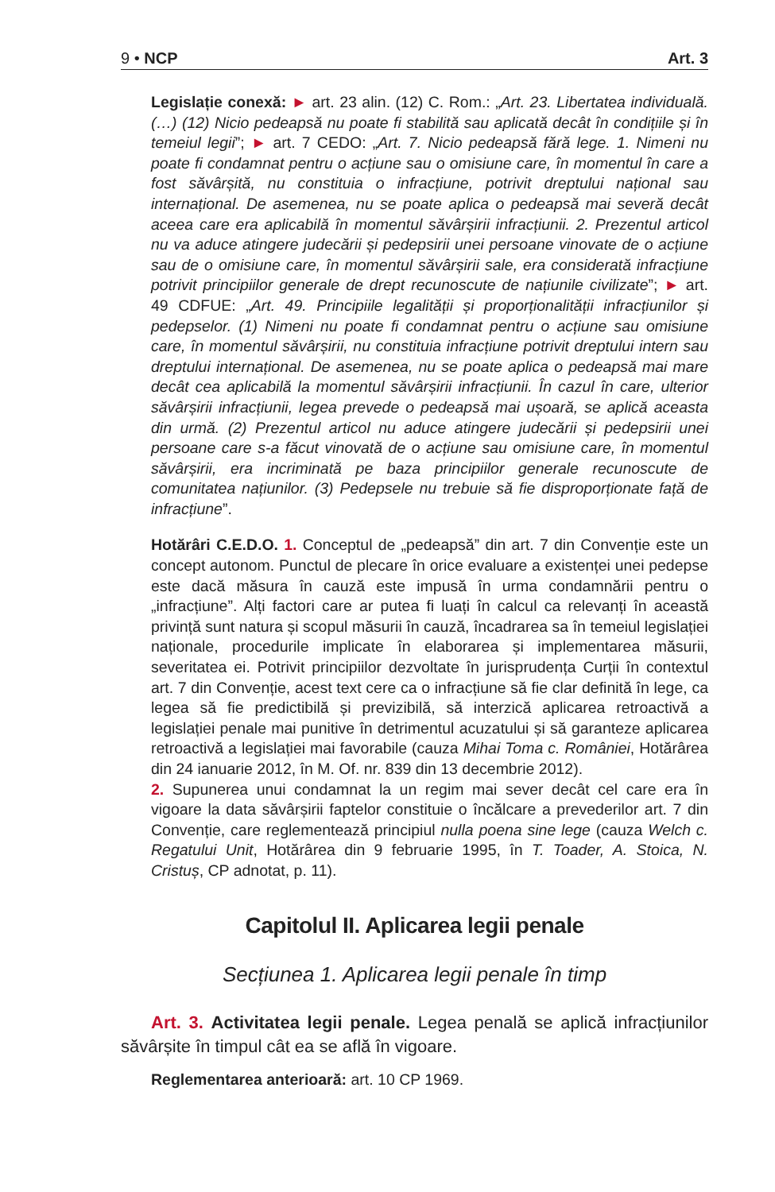9 • NCP Art. 3
Legislație conexă: ► art. 23 alin. (12) C. Rom.: „Art. 23. Libertatea individuală. (…) (12) Nicio pedeapsă nu poate fi stabilită sau aplicată decât în condițiile și în temeiul legii”; ► art. 7 CEDO: „Art. 7. Nicio pedeapsă fără lege. 1. Nimeni nu poate fi condamnat pentru o acțiune sau o omisiune care, în momentul în care a fost săvârșită, nu constituia o infracțiune, potrivit dreptului național sau internațional. De asemenea, nu se poate aplica o pedeapsă mai severă decât aceea care era aplicabilă în momentul săvârșirii infracțiunii. 2. Prezentul articol nu va aduce atingere judecării și pedepsirii unei persoane vinovate de o acțiune sau de o omisiune care, în momentul săvârșirii sale, era considerată infracțiune potrivit principiilor generale de drept recunoscute de națiunile civilizate”; ► art. 49 CDFUE: „Art. 49. Principiile legalității și proporționalității infracțiunilor și pedepselor. (1) Nimeni nu poate fi condamnat pentru o acțiune sau omisiune care, în momentul săvârșirii, nu constituia infracțiune potrivit dreptului intern sau dreptului internațional. De asemenea, nu se poate aplica o pedeapsă mai mare decât cea aplicabilă la momentul săvârșirii infracțiunii. În cazul în care, ulterior săvârșirii infracțiunii, legea prevede o pedeapsă mai ușoară, se aplică aceasta din urmă. (2) Prezentul articol nu aduce atingere judecării și pedepsirii unei persoane care s-a făcut vinovată de o acțiune sau omisiune care, în momentul săvârșirii, era incriminată pe baza principiilor generale recunoscute de comunitatea națiunilor. (3) Pedepsele nu trebuie să fie disproporționate față de infracțiune”.
Hotărâri C.E.D.O. 1. Conceptul de „pedeapsă” din art. 7 din Convenție este un concept autonom. Punctul de plecare în orice evaluare a existenței unei pedepse este dacă măsura în cauză este impusă în urma condamnării pentru o „infracțiune”. Alți factori care ar putea fi luați în calcul ca relevanți în această privință sunt natura și scopul măsurii în cauză, încadrarea sa în temeiul legislației naționale, procedurile implicate în elaborarea și implementarea măsurii, severitatea ei. Potrivit principiilor dezvoltate în jurisprudența Curții în contextul art. 7 din Convenție, acest text cere ca o infracțiune să fie clar definită în lege, ca legea să fie predictibilă și previzibilă, să interzică aplicarea retroactivă a legislației penale mai punitive în detrimentul acuzatului și să garanteze aplicarea retroactivă a legislației mai favorabile (cauza Mihai Toma c. României, Hotărârea din 24 ianuarie 2012, în M. Of. nr. 839 din 13 decembrie 2012).
2. Supunerea unui condamnat la un regim mai sever decât cel care era în vigoare la data săvârșirii faptelor constituie o încălcare a prevederilor art. 7 din Convenție, care reglementează principiul nulla poena sine lege (cauza Welch c. Regatului Unit, Hotărârea din 9 februarie 1995, în T. Toader, A. Stoica, N. Cristuș, CP adnotat, p. 11).
Capitolul II. Aplicarea legii penale
Secțiunea 1. Aplicarea legii penale în timp
Art. 3. Activitatea legii penale. Legea penală se aplică infracțiunilor săvârșite în timpul cât ea se află în vigoare.
Reglementarea anterioară: art. 10 CP 1969.